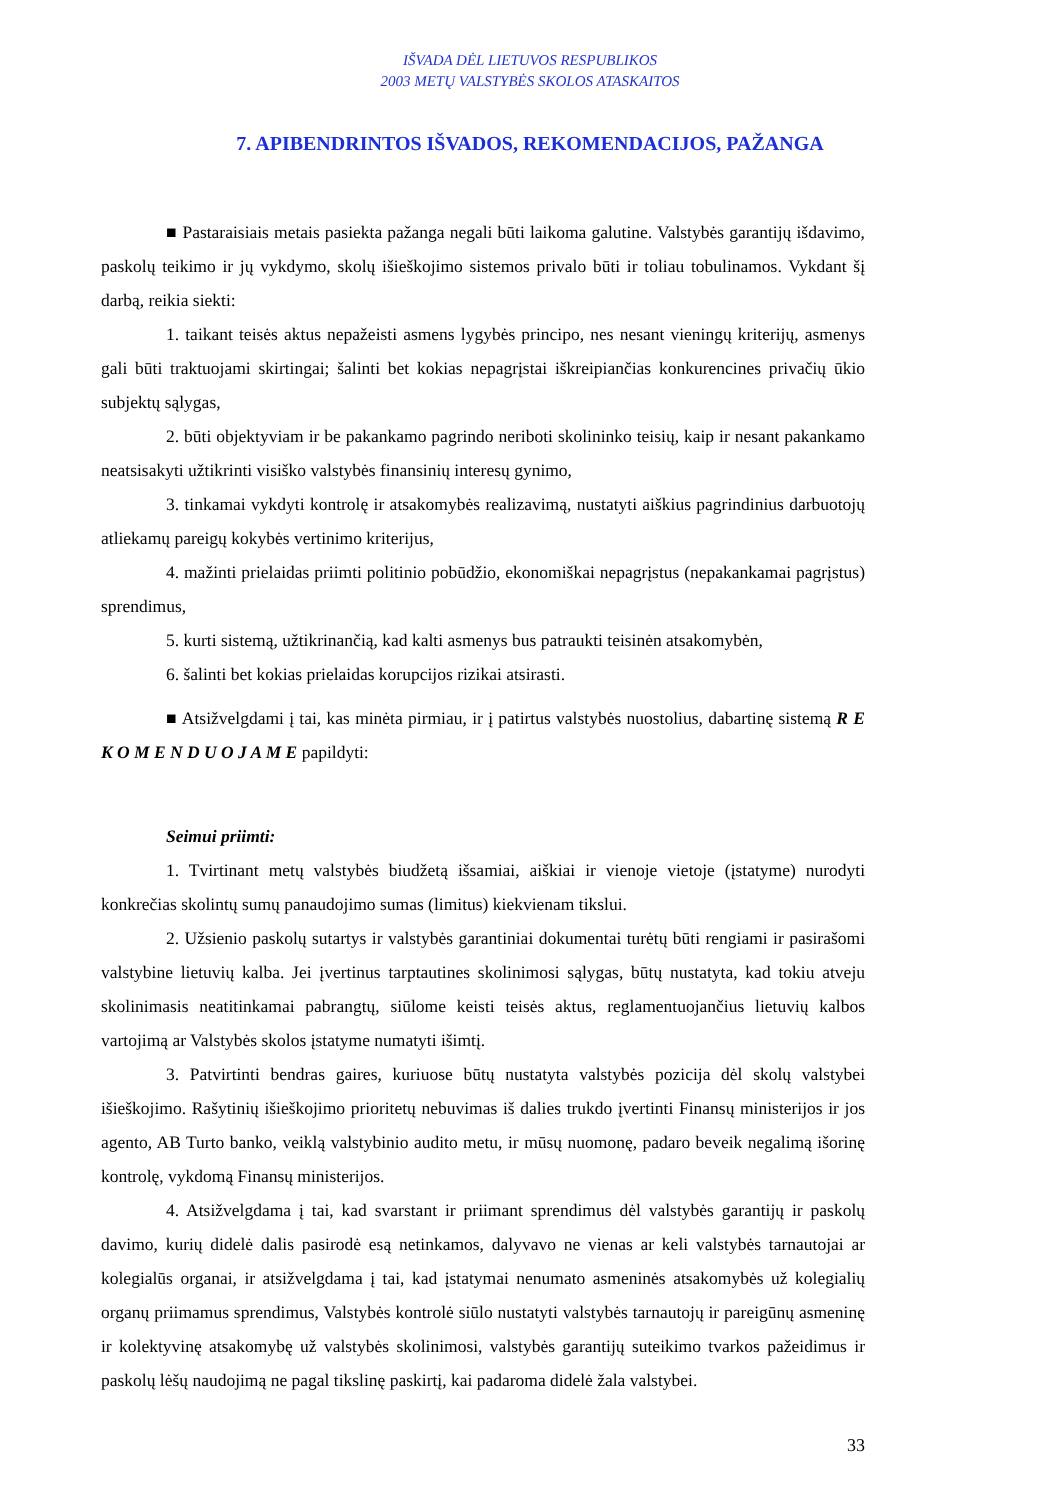IŠVADA DĖL LIETUVOS RESPUBLIKOS
2003 METŲ VALSTYBĖS SKOLOS ATASKAITOS
7. APIBENDRINTOS IŠVADOS, REKOMENDACIJOS, PAŽANGA
■ Pastaraisiais metais pasiekta pažanga negali būti laikoma galutine. Valstybės garantijų išdavimo, paskolų teikimo ir jų vykdymo, skolų išieškojimo sistemos privalo būti ir toliau tobulinamos. Vykdant šį darbą, reikia siekti:
1. taikant teisės aktus nepažeisti asmens lygybės principo, nes nesant vieningų kriterijų, asmenys gali būti traktuojami skirtingai; šalinti bet kokias nepagrįstai iškreipiančias konkurencines privačių ūkio subjektų sąlygas,
2. būti objektyviam ir be pakankamo pagrindo neriboti skolininko teisių, kaip ir nesant pakankamo neatsisakyti užtikrinti visiško valstybės finansinių interesų gynimo,
3. tinkamai vykdyti kontrolę ir atsakomybės realizavimą, nustatyti aiškius pagrindinius darbuotojų atliekamų pareigų kokybės vertinimo kriterijus,
4. mažinti prielaidas priimti politinio pobūdžio, ekonomiškai nepagrįstus (nepakankamai pagrįstus) sprendimus,
5. kurti sistemą, užtikrinančią, kad kalti asmenys bus patraukti teisinėn atsakomybėn,
6. šalinti bet kokias prielaidas korupcijos rizikai atsirasti.
■ Atsižvelgdami į tai, kas minėta pirmiau, ir į patirtus valstybės nuostolius, dabartinę sistemą R E K O M E N D U O J A M E papildyti:
Seimui priimti:
1. Tvirtinant metų valstybės biudžetą išsamiai, aiškiai ir vienoje vietoje (įstatyme) nurodyti konkrečias skolintų sumų panaudojimo sumas (limitus) kiekvienam tikslui.
2. Užsienio paskolų sutartys ir valstybės garantiniai dokumentai turėtų būti rengiami ir pasirašomi valstybine lietuvių kalba. Jei įvertinus tarptautines skolinimosi sąlygas, būtų nustatyta, kad tokiu atveju skolinimasis neatitinkamai pabrangtų, siūlome keisti teisės aktus, reglamentuojančius lietuvių kalbos vartojimą ar Valstybės skolos įstatyme numatyti išimtį.
3. Patvirtinti bendras gaires, kuriuose būtų nustatyta valstybės pozicija dėl skolų valstybei išieškojimo. Rašytinių išieškojimo prioritetų nebuvimas iš dalies trukdo įvertinti Finansų ministerijos ir jos agento, AB Turto banko, veiklą valstybinio audito metu, ir mūsų nuomonę, padaro beveik negalimą išorinę kontrolę, vykdomą Finansų ministerijos.
4. Atsižvelgdama į tai, kad svarstant ir priimant sprendimus dėl valstybės garantijų ir paskolų davimo, kurių didelė dalis pasirodė esą netinkamos, dalyvavo ne vienas ar keli valstybės tarnautojai ar kolegialūs organai, ir atsižvelgdama į tai, kad įstatymai nenumato asmeninės atsakomybės už kolegialių organų priimamus sprendimus, Valstybės kontrolė siūlo nustatyti valstybės tarnautojų ir pareigūnų asmeninę ir kolektyvinę atsakomybę už valstybės skolinimosi, valstybės garantijų suteikimo tvarkos pažeidimus ir paskolų lėšų naudojimą ne pagal tikslinę paskirtį, kai padaroma didelė žala valstybei.
33